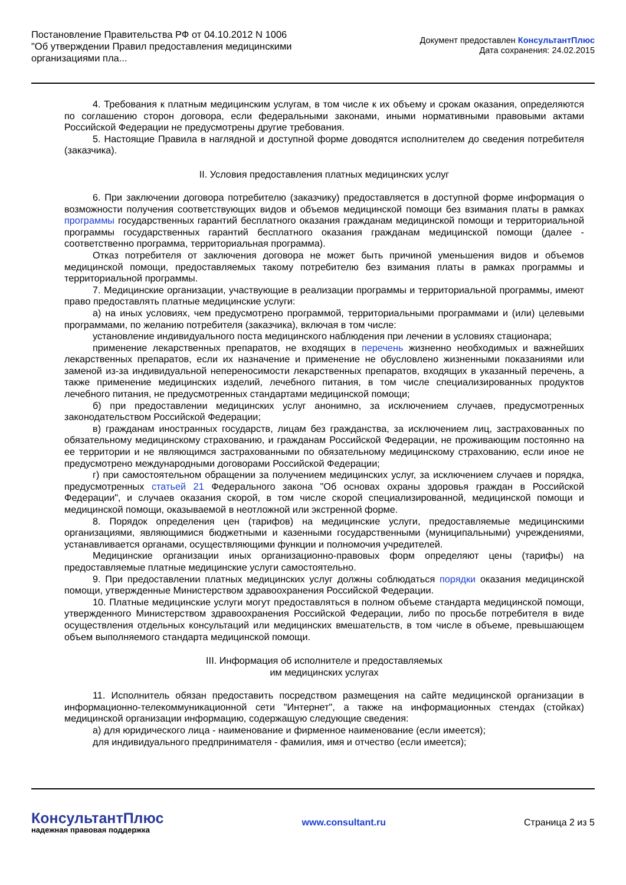Постановление Правительства РФ от 04.10.2012 N 1006
"Об утверждении Правил предоставления медицинскими
организациями пла...
Документ предоставлен КонсультантПлюс
Дата сохранения: 24.02.2015
4. Требования к платным медицинским услугам, в том числе к их объему и срокам оказания, определяются по соглашению сторон договора, если федеральными законами, иными нормативными правовыми актами Российской Федерации не предусмотрены другие требования.
5. Настоящие Правила в наглядной и доступной форме доводятся исполнителем до сведения потребителя (заказчика).
II. Условия предоставления платных медицинских услуг
6. При заключении договора потребителю (заказчику) предоставляется в доступной форме информация о возможности получения соответствующих видов и объемов медицинской помощи без взимания платы в рамках программы государственных гарантий бесплатного оказания гражданам медицинской помощи и территориальной программы государственных гарантий бесплатного оказания гражданам медицинской помощи (далее - соответственно программа, территориальная программа).
Отказ потребителя от заключения договора не может быть причиной уменьшения видов и объемов медицинской помощи, предоставляемых такому потребителю без взимания платы в рамках программы и территориальной программы.
7. Медицинские организации, участвующие в реализации программы и территориальной программы, имеют право предоставлять платные медицинские услуги:
а) на иных условиях, чем предусмотрено программой, территориальными программами и (или) целевыми программами, по желанию потребителя (заказчика), включая в том числе:
установление индивидуального поста медицинского наблюдения при лечении в условиях стационара;
применение лекарственных препаратов, не входящих в перечень жизненно необходимых и важнейших лекарственных препаратов, если их назначение и применение не обусловлено жизненными показаниями или заменой из-за индивидуальной непереносимости лекарственных препаратов, входящих в указанный перечень, а также применение медицинских изделий, лечебного питания, в том числе специализированных продуктов лечебного питания, не предусмотренных стандартами медицинской помощи;
б) при предоставлении медицинских услуг анонимно, за исключением случаев, предусмотренных законодательством Российской Федерации;
в) гражданам иностранных государств, лицам без гражданства, за исключением лиц, застрахованных по обязательному медицинскому страхованию, и гражданам Российской Федерации, не проживающим постоянно на ее территории и не являющимся застрахованными по обязательному медицинскому страхованию, если иное не предусмотрено международными договорами Российской Федерации;
г) при самостоятельном обращении за получением медицинских услуг, за исключением случаев и порядка, предусмотренных статьей 21 Федерального закона "Об основах охраны здоровья граждан в Российской Федерации", и случаев оказания скорой, в том числе скорой специализированной, медицинской помощи и медицинской помощи, оказываемой в неотложной или экстренной форме.
8. Порядок определения цен (тарифов) на медицинские услуги, предоставляемые медицинскими организациями, являющимися бюджетными и казенными государственными (муниципальными) учреждениями, устанавливается органами, осуществляющими функции и полномочия учредителей.
Медицинские организации иных организационно-правовых форм определяют цены (тарифы) на предоставляемые платные медицинские услуги самостоятельно.
9. При предоставлении платных медицинских услуг должны соблюдаться порядки оказания медицинской помощи, утвержденные Министерством здравоохранения Российской Федерации.
10. Платные медицинские услуги могут предоставляться в полном объеме стандарта медицинской помощи, утвержденного Министерством здравоохранения Российской Федерации, либо по просьбе потребителя в виде осуществления отдельных консультаций или медицинских вмешательств, в том числе в объеме, превышающем объем выполняемого стандарта медицинской помощи.
III. Информация об исполнителе и предоставляемых
им медицинских услугах
11. Исполнитель обязан предоставить посредством размещения на сайте медицинской организации в информационно-телекоммуникационной сети "Интернет", а также на информационных стендах (стойках) медицинской организации информацию, содержащую следующие сведения:
а) для юридического лица - наименование и фирменное наименование (если имеется);
для индивидуального предпринимателя - фамилия, имя и отчество (если имеется);
КонсультантПлюс
надежная правовая поддержка
www.consultant.ru Страница 2 из 5